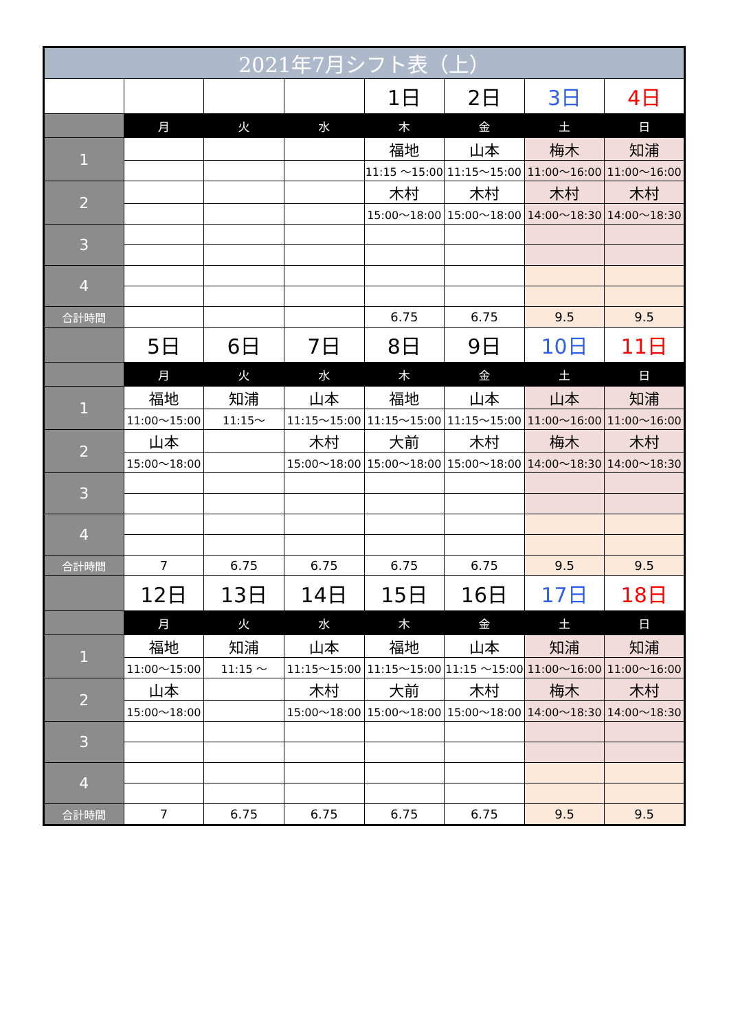| 2021年7月シフト表（上） | | | | | | | |
| --- | --- | --- | --- | --- | --- | --- | --- |
| | | | | 1日 | 2日 | 3日 | 4日 |
| | 月 | 火 | 水 | 木 | 金 | 土 | 日 |
| 1 | | | | 福地 | 山本 | 梅木 | 知浦 |
| | | | | 11:15 ～15:00 | 11:15～15:00 | 11:00～16:00 | 11:00～16:00 |
| 2 | | | | 木村 | 木村 | 木村 | 木村 |
| | | | | 15:00～18:00 | 15:00～18:00 | 14:00～18:30 | 14:00～18:30 |
| 3 | | | | | | | |
| 4 | | | | | | | |
| 合計時間 | | | | 6.75 | 6.75 | 9.5 | 9.5 |
| | 5日 | 6日 | 7日 | 8日 | 9日 | 10日 | 11日 |
| | 月 | 火 | 水 | 木 | 金 | 土 | 日 |
| 1 | 福地 | 知浦 | 山本 | 福地 | 山本 | 山本 | 知浦 |
| | 11:00～15:00 | 11:15～ | 11:15～15:00 | 11:15～15:00 | 11:15～15:00 | 11:00～16:00 | 11:00～16:00 |
| 2 | 山本 | | 木村 | 大前 | 木村 | 梅木 | 木村 |
| | 15:00～18:00 | | 15:00～18:00 | 15:00～18:00 | 15:00～18:00 | 14:00～18:30 | 14:00～18:30 |
| 3 | | | | | | | |
| 4 | | | | | | | |
| 合計時間 | 7 | 6.75 | 6.75 | 6.75 | 6.75 | 9.5 | 9.5 |
| | 12日 | 13日 | 14日 | 15日 | 16日 | 17日 | 18日 |
| | 月 | 火 | 水 | 木 | 金 | 土 | 日 |
| 1 | 福地 | 知浦 | 山本 | 福地 | 山本 | 知浦 | 知浦 |
| | 11:00～15:00 | 11:15 ～ | 11:15～15:00 | 11:15～15:00 | 11:15 ～15:00 | 11:00～16:00 | 11:00～16:00 |
| 2 | 山本 | | 木村 | 大前 | 木村 | 梅木 | 木村 |
| | 15:00～18:00 | | 15:00～18:00 | 15:00～18:00 | 15:00～18:00 | 14:00～18:30 | 14:00～18:30 |
| 3 | | | | | | | |
| 4 | | | | | | | |
| 合計時間 | 7 | 6.75 | 6.75 | 6.75 | 6.75 | 9.5 | 9.5 |